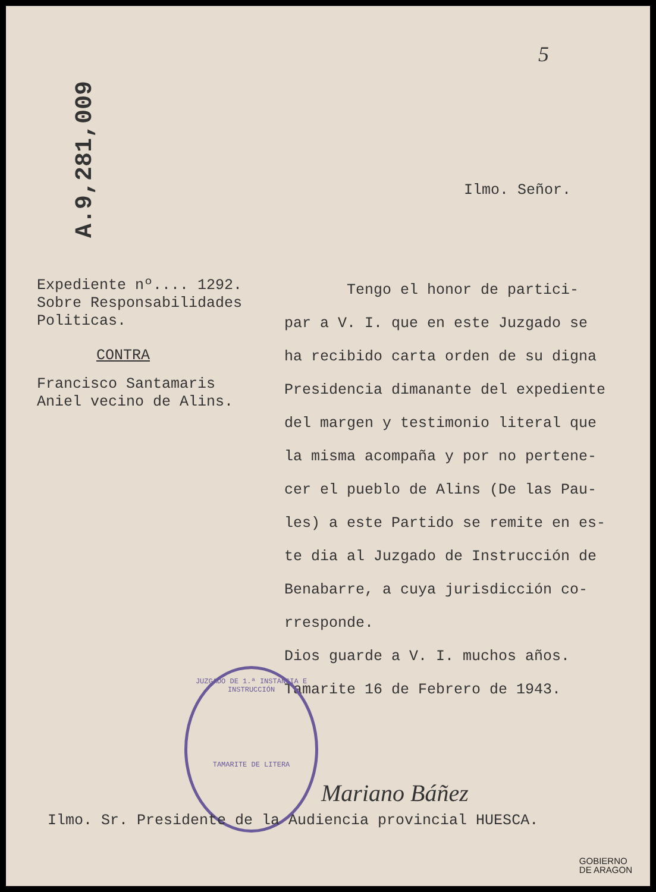A.9,281,009
5
Ilmo. Señor.
Expediente nº.... 1292.
Sobre Responsabilidades
Politicas.
CONTRA
Francisco Santamaris
Aniel vecino de Alins.
Tengo el honor de partici-
par a V. I. que en este Juzgado se
ha recibido carta orden de su digna
Presidencia dimanante del expediente
del margen y testimonio literal que
la misma acompaña y por no pertene-
cer el pueblo de Alins (De las Pau-
les) a este Partido se remite en es-
te dia al Juzgado de Instrucción de
Benabarre, a cuya jurisdicción co-
rresponde.
Dios guarde a V. I. muchos años.
Tamarite 16 de Febrero de 1943.
JUZGADO DE 1.ª INSTANCIA E INSTRUCCIÓN
TAMARITE DE LITERA
Mariano Báñez
Ilmo. Sr. Presidente de la Audiencia provincial HUESCA.
GOBIERNO
DE ARAGON